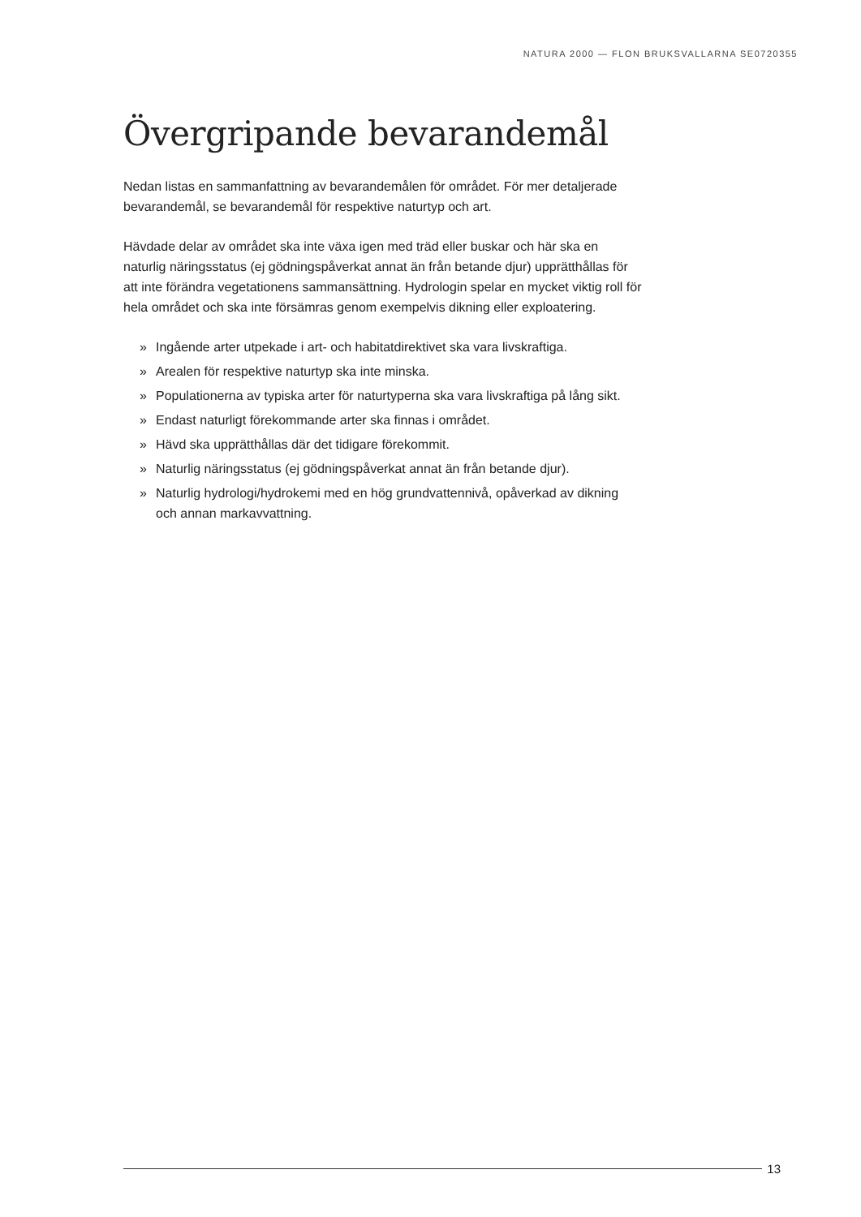NATURA 2000 — FLON BRUKSVALLARNA SE0720355
Övergripande bevarandemål
Nedan listas en sammanfattning av bevarandemålen för området. För mer detaljerade bevarandemål, se bevarandemål för respektive naturtyp och art.
Hävdade delar av området ska inte växa igen med träd eller buskar och här ska en naturlig näringsstatus (ej gödningspåverkat annat än från betande djur) upprätthållas för att inte förändra vegetationens sammansättning. Hydrologin spelar en mycket viktig roll för hela området och ska inte försämras genom exempelvis dikning eller exploatering.
» Ingående arter utpekade i art- och habitatdirektivet ska vara livskraftiga.
» Arealen för respektive naturtyp ska inte minska.
» Populationerna av typiska arter för naturtyperna ska vara livskraftiga på lång sikt.
» Endast naturligt förekommande arter ska finnas i området.
» Hävd ska upprätthållas där det tidigare förekommit.
» Naturlig näringsstatus (ej gödningspåverkat annat än från betande djur).
» Naturlig hydrologi/hydrokemi med en hög grundvattennivå, opåverkad av dikning och annan markavvattning.
13